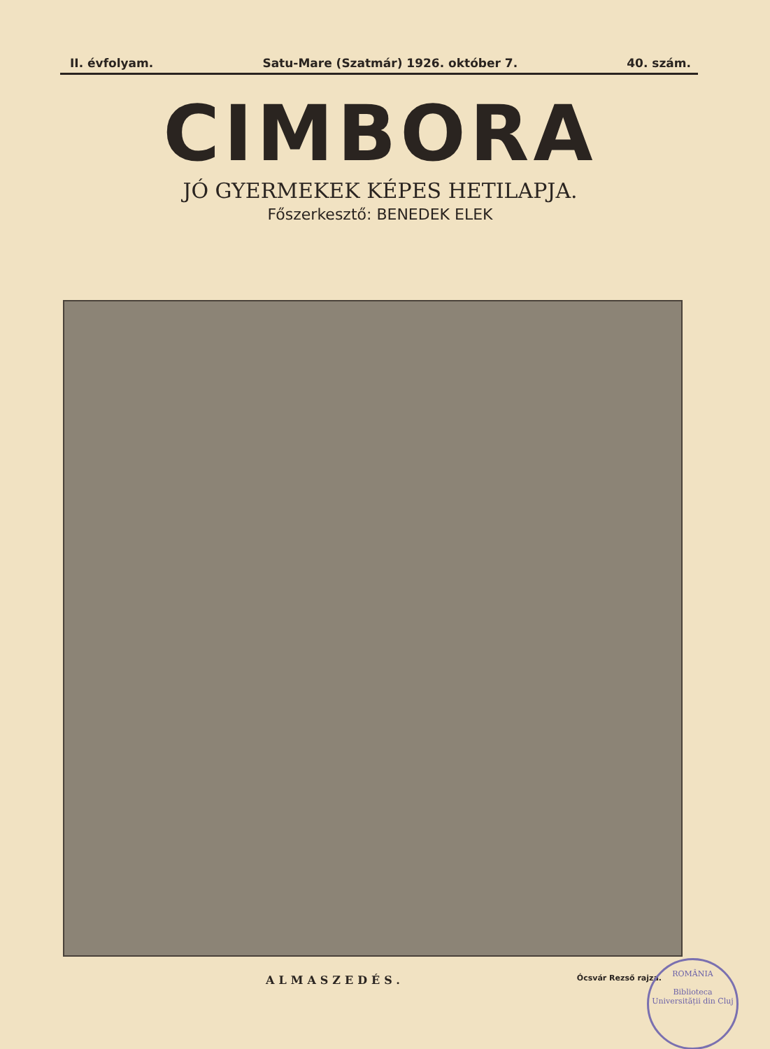II. évfolyam. Satu-Mare (Szatmár) 1926. október 7. 40. szám.
CIMBORA
JÓ GYERMEKEK KÉPES HETILAPJA.
Főszerkesztő: BENEDEK ELEK
ALMASZEDÉS. Ócsvár Rezső rajza.
ROMÂNIA
Biblioteca Universității din Cluj